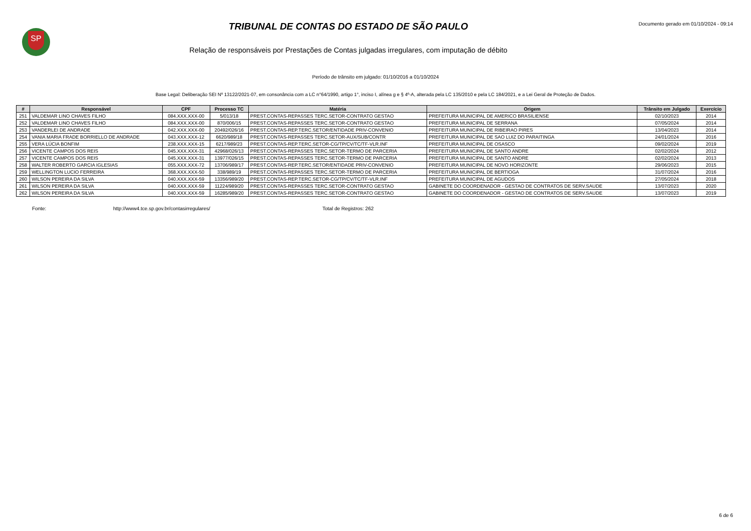SP
TRIBUNAL DE CONTAS DO ESTADO DE SÃO PAULO
Relação de responsáveis por Prestações de Contas julgadas irregulares, com imputação de débito
Documento gerado em 01/10/2024 - 09:14
Período de trânsito em julgado: 01/10/2016 a 01/10/2024
Base Legal: Deliberação SEI Nº 13122/2021-07, em consonância com a LC n°64/1990, artigo 1°, inciso I, alínea g e § 4º-A, alterada pela LC 135/2010 e pela LC 184/2021, e a Lei Geral de Proteção de Dados.
| # | Responsável | CPF | Processo TC | Matéria | Origem | Trânsito em Julgado | Exercício |
| --- | --- | --- | --- | --- | --- | --- | --- |
| 251 | VALDEMAR LINO CHAVES FILHO | 084.XXX.XXX-00 | 5/013/18 | PREST.CONTAS-REPASSES TERC.SETOR-CONTRATO GESTAO | PREFEITURA MUNICIPAL DE AMERICO BRASILIENSE | 02/10/2023 | 2014 |
| 252 | VALDEMAR LINO CHAVES FILHO | 084.XXX.XXX-00 | 870/006/15 | PREST.CONTAS-REPASSES TERC.SETOR-CONTRATO GESTAO | PREFEITURA MUNICIPAL DE SERRANA | 07/05/2024 | 2014 |
| 253 | VANDERLEI DE ANDRADE | 042.XXX.XXX-00 | 20492/026/16 | PREST.CONTAS-REP.TERC.SETOR/ENTIDADE PRIV-CONVENIO | PREFEITURA MUNICIPAL DE RIBEIRAO PIRES | 13/04/2023 | 2014 |
| 254 | VANIA MARIA FRADE BORRIELLO DE ANDRADE | 043.XXX.XXX-12 | 6620/989/18 | PREST.CONTAS-REPASSES TERC.SETOR-AUX/SUB/CONTR | PREFEITURA MUNICIPAL DE SAO LUIZ DO PARAITINGA | 24/01/2024 | 2016 |
| 255 | VERA LÚCIA BONFIM | 238.XXX.XXX-15 | 6217/989/23 | PREST.CONTAS-REP.TERC.SETOR-CG/TP/CV/TC/TF-VLR.INF | PREFEITURA MUNICIPAL DE OSASCO | 09/02/2024 | 2019 |
| 256 | VICENTE CAMPOS DOS REIS | 045.XXX.XXX-31 | 42968/026/13 | PREST.CONTAS-REPASSES TERC.SETOR-TERMO DE PARCERIA | PREFEITURA MUNICIPAL DE SANTO ANDRE | 02/02/2024 | 2012 |
| 257 | VICENTE CAMPOS DOS REIS | 045.XXX.XXX-31 | 13977/026/15 | PREST.CONTAS-REPASSES TERC.SETOR-TERMO DE PARCERIA | PREFEITURA MUNICIPAL DE SANTO ANDRE | 02/02/2024 | 2013 |
| 258 | WALTER ROBERTO GARCIA IGLESIAS | 055.XXX.XXX-72 | 13706/989/17 | PREST.CONTAS-REP.TERC.SETOR/ENTIDADE PRIV-CONVENIO | PREFEITURA MUNICIPAL DE NOVO HORIZONTE | 29/06/2023 | 2015 |
| 259 | WELLINGTON LUCIO FERREIRA | 368.XXX.XXX-50 | 338/989/19 | PREST.CONTAS-REPASSES TERC.SETOR-TERMO DE PARCERIA | PREFEITURA MUNICIPAL DE BERTIOGA | 31/07/2024 | 2016 |
| 260 | WILSON PEREIRA DA SILVA | 040.XXX.XXX-59 | 13356/989/20 | PREST.CONTAS-REP.TERC.SETOR-CG/TP/CV/TC/TF-VLR.INF | PREFEITURA MUNICIPAL DE AGUDOS | 27/05/2024 | 2018 |
| 261 | WILSON PEREIRA DA SILVA | 040.XXX.XXX-59 | 11224/989/20 | PREST.CONTAS-REPASSES TERC.SETOR-CONTRATO GESTAO | GABINETE DO COORDENADOR - GESTAO DE CONTRATOS DE SERV.SAUDE | 13/07/2023 | 2020 |
| 262 | WILSON PEREIRA DA SILVA | 040.XXX.XXX-59 | 16285/989/20 | PREST.CONTAS-REPASSES TERC.SETOR-CONTRATO GESTAO | GABINETE DO COORDENADOR - GESTAO DE CONTRATOS DE SERV.SAUDE | 13/07/2023 | 2019 |
Fonte: http://www4.tce.sp.gov.br/contasirregulares/ Total de Registros: 262
6 de 6